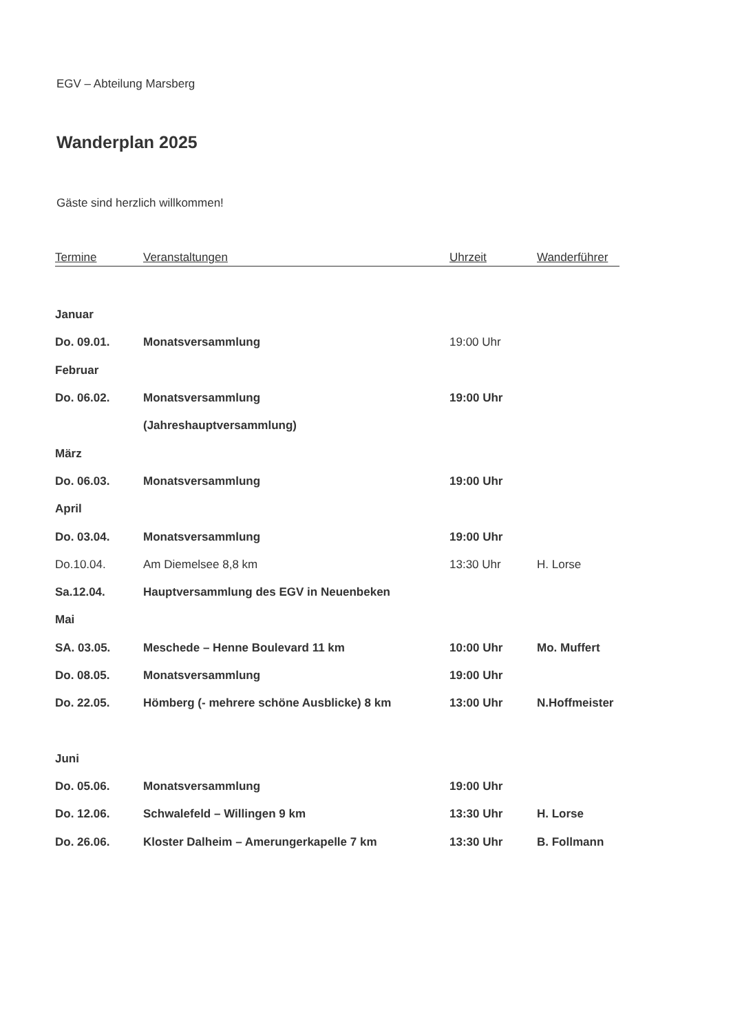EGV – Abteilung Marsberg
Wanderplan 2025
Gäste sind herzlich willkommen!
| Termine | Veranstaltungen | Uhrzeit | Wanderführer |
| --- | --- | --- | --- |
| Januar | | | |
| Do. 09.01. | Monatsversammlung | 19:00 Uhr | |
| Februar | | | |
| Do. 06.02. | Monatsversammlung | 19:00 Uhr | |
| | (Jahreshauptversammlung) | | |
| März | | | |
| Do. 06.03. | Monatsversammlung | 19:00 Uhr | |
| April | | | |
| Do. 03.04. | Monatsversammlung | 19:00 Uhr | |
| Do.10.04. | Am Diemelsee 8,8 km | 13:30 Uhr | H. Lorse |
| Sa.12.04. | Hauptversammlung des EGV in Neuenbeken | | |
| Mai | | | |
| SA. 03.05. | Meschede – Henne Boulevard 11 km | 10:00 Uhr | Mo. Muffert |
| Do. 08.05. | Monatsversammlung | 19:00 Uhr | |
| Do. 22.05. | Hömberg (- mehrere schöne Ausblicke) 8 km | 13:00 Uhr | N.Hoffmeister |
| Juni | | | |
| Do. 05.06. | Monatsversammlung | 19:00 Uhr | |
| Do. 12.06. | Schwalefeld – Willingen 9 km | 13:30 Uhr | H. Lorse |
| Do. 26.06. | Kloster Dalheim – Amerungerkapelle 7 km | 13:30 Uhr | B. Follmann |